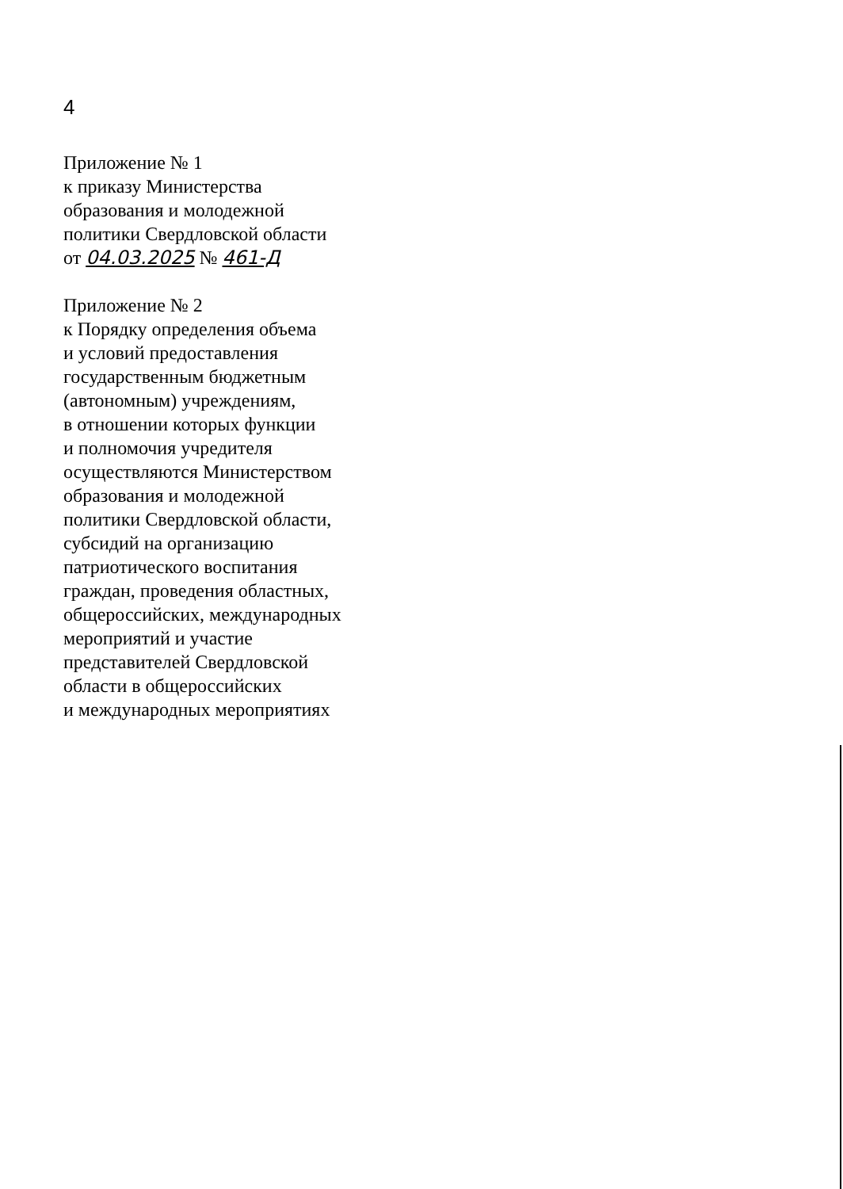4
Приложение № 1
к приказу Министерства
образования и молодежной
политики Свердловской области
от 04.03.2025 № 461-Д
Приложение № 2
к Порядку определения объема
и условий предоставления
государственным бюджетным
(автономным) учреждениям,
в отношении которых функции
и полномочия учредителя
осуществляются Министерством
образования и молодежной
политики Свердловской области,
субсидий на организацию
патриотического воспитания
граждан, проведения областных,
общероссийских, международных
мероприятий и участие
представителей Свердловской
области в общероссийских
и международных мероприятиях